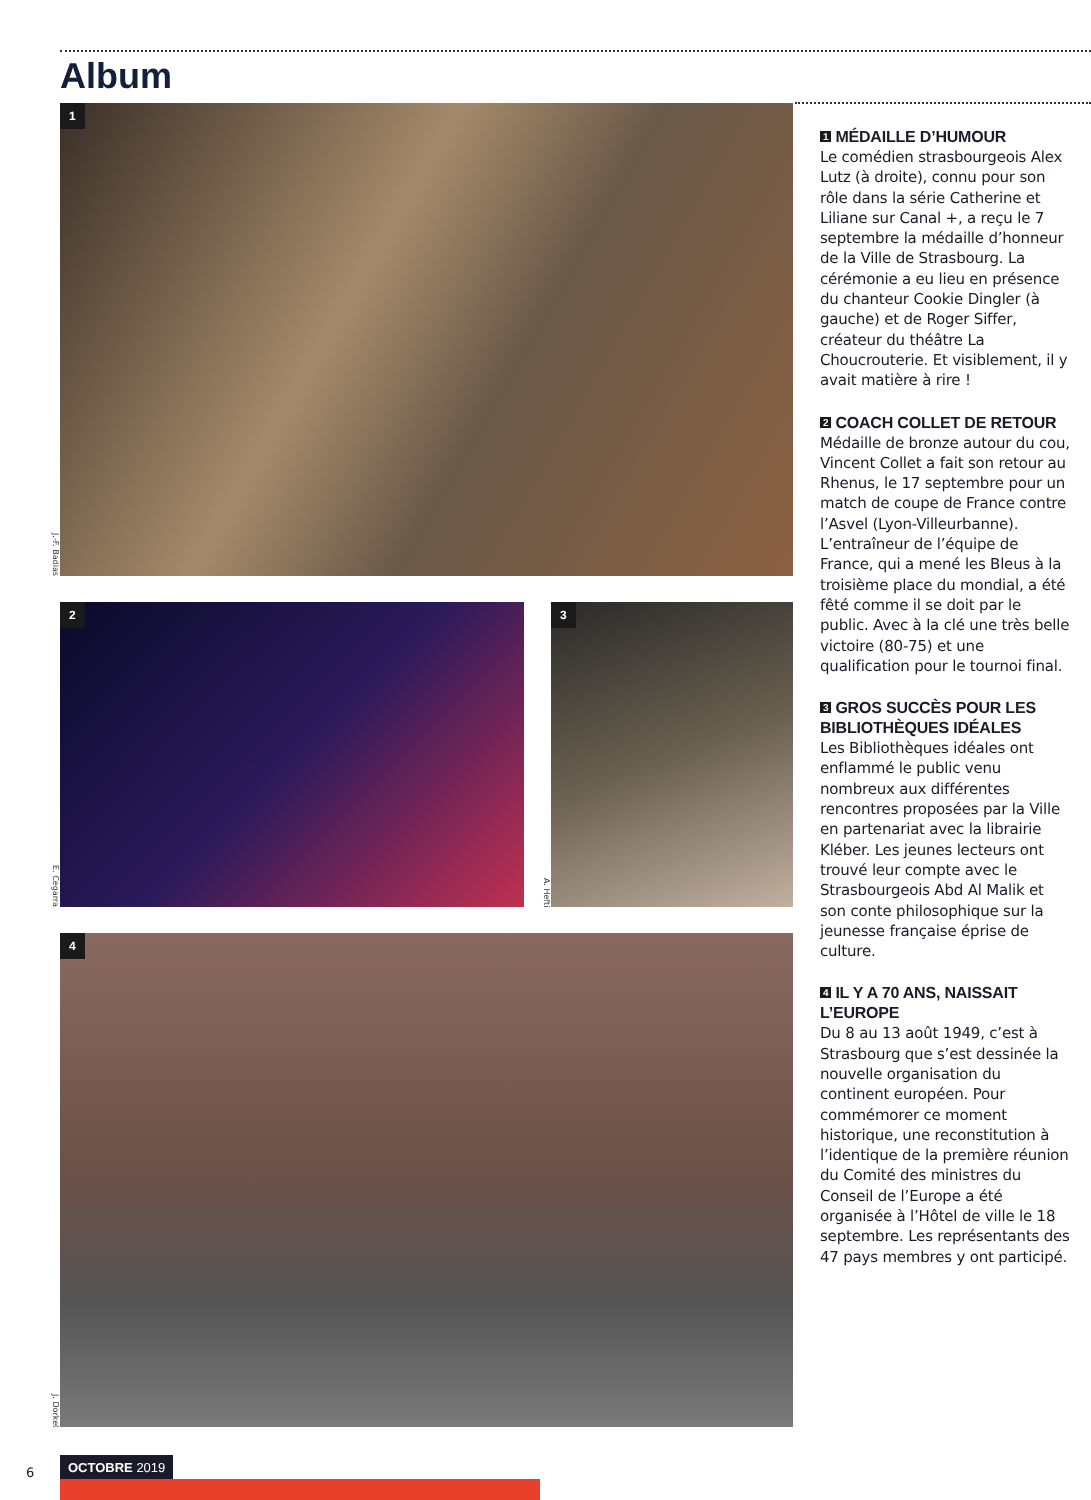Album
J.-F. Badias
1
E. Cegarra
2
A. Hefti
3
J. Dorkel
4
1 MÉDAILLE D’HUMOUR
Le comédien strasbourgeois Alex Lutz (à droite), connu pour son rôle dans la série Catherine et Liliane sur Canal +, a reçu le 7 septembre la médaille d’honneur de la Ville de Strasbourg. La cérémonie a eu lieu en présence du chanteur Cookie Dingler (à gauche) et de Roger Siffer, créateur du théâtre La Choucrouterie. Et visiblement, il y avait matière à rire !
2 COACH COLLET DE RETOUR
Médaille de bronze autour du cou, Vincent Collet a fait son retour au Rhenus, le 17 septembre pour un match de coupe de France contre l’Asvel (Lyon-Villeurbanne). L’entraîneur de l’équipe de France, qui a mené les Bleus à la troisième place du mondial, a été fêté comme il se doit par le public. Avec à la clé une très belle victoire (80-75) et une qualification pour le tournoi final.
3 GROS SUCCÈS POUR LES BIBLIOTHÈQUES IDÉALES
Les Bibliothèques idéales ont enflammé le public venu nombreux aux différentes rencontres proposées par la Ville en partenariat avec la librairie Kléber. Les jeunes lecteurs ont trouvé leur compte avec le Strasbourgeois Abd Al Malik et son conte philosophique sur la jeunesse française éprise de culture.
4 IL Y A 70 ANS, NAISSAIT L’EUROPE
Du 8 au 13 août 1949, c’est à Strasbourg que s’est dessinée la nouvelle organisation du continent européen. Pour commémorer ce moment historique, une reconstitution à l’identique de la première réunion du Comité des ministres du Conseil de l’Europe a été organisée à l’Hôtel de ville le 18 septembre. Les représentants des 47 pays membres y ont participé.
6
OCTOBRE 2019